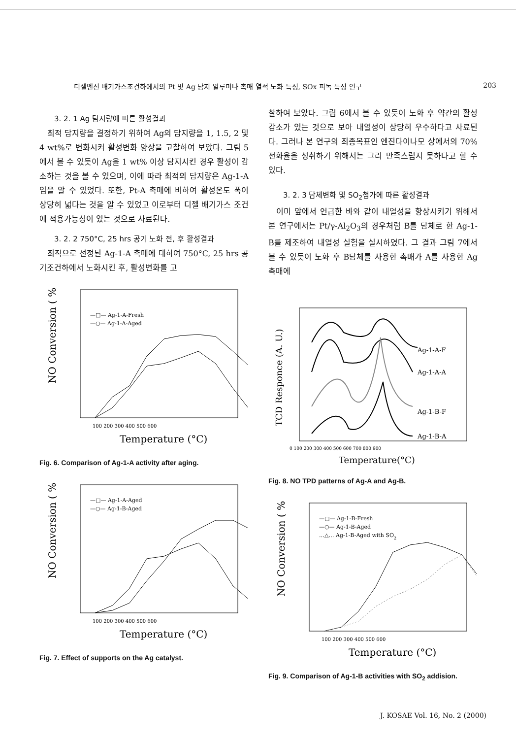디젤엔진 배기가스조건하에서의 Pt 및 Ag 담지 알루미나 촉매 열적 노화 특성, SOx 피독 특성 연구 203
3. 2. 1 Ag 담지량에 따른 활성결과
최적 담지량을 결정하기 위하여 Ag의 담지량을 1, 1.5, 2 및 4 wt%로 변화시켜 활성변화 양상을 고찰하여 보았다. 그림 5에서 볼 수 있듯이 Ag을 1 wt% 이상 담지시킨 경우 활성이 감소하는 것을 볼 수 있으며, 이에 따라 최적의 담지량은 Ag-1-A임을 알 수 있었다. 또한, Pt-A 촉매에 비하여 활성온도 폭이 상당히 넓다는 것을 알 수 있었고 이로부터 디젤 배기가스 조건에 적용가능성이 있는 것으로 사료된다.
3. 2. 2 750°C, 25 hrs 공기 노화 전, 후 활성결과
최적으로 선정된 Ag-1-A 촉매에 대하여 750°C, 25 hrs 공기조건하에서 노화시킨 후, 활성변화를 고
NO Conversion ( % )
Temperature (°C)
100 200 300 400 500 600
—□— Ag-1-A-Fresh
—○— Ag-1-A-Aged
Fig. 6. Comparison of Ag-1-A activity after aging.
NO Conversion ( % )
Temperature (°C)
100 200 300 400 500 600
—□— Ag-1-A-Aged
—○— Ag-1-B-Aged
Fig. 7. Effect of supports on the Ag catalyst.
찰하여 보았다. 그림 6에서 볼 수 있듯이 노화 후 약간의 활성감소가 있는 것으로 보아 내열성이 상당히 우수하다고 사료된다. 그러나 본 연구의 최종목표인 엔진다이나모 상에서의 70% 전화율을 성취하기 위해서는 그리 만족스럽지 못하다고 할 수 있다.
3. 2. 3 담체변화 및 SO<sub>2</sub>첨가에 따른 활성결과
이미 앞에서 언급한 바와 같이 내열성을 향상시키기 위해서 본 연구에서는 Pt/γ-Al<sub>2</sub>O<sub>3</sub>의 경우처럼 B를 담체로 한 Ag-1-B를 제조하여 내열성 실험을 실시하였다. 그 결과 그림 7에서 볼 수 있듯이 노화 후 B담체를 사용한 촉매가 A를 사용한 Ag 촉매에
TCD Responce (A. U.)
0 100 200 300 400 500 600 700 800 900
Temperature(°C)
Ag-1-A-F
Ag-1-A-A
Ag-1-B-F
Ag-1-B-A
Fig. 8. NO TPD patterns of Ag-A and Ag-B.
NO Conversion ( % )
Temperature (°C)
100 200 300 400 500 600
—□— Ag-1-B-Fresh
—○— Ag-1-B-Aged
…△… Ag-1-B-Aged with SO2
Fig. 9. Comparison of Ag-1-B activities with SO<sub>2</sub> addision.
J. KOSAE Vol. 16, No. 2 (2000)